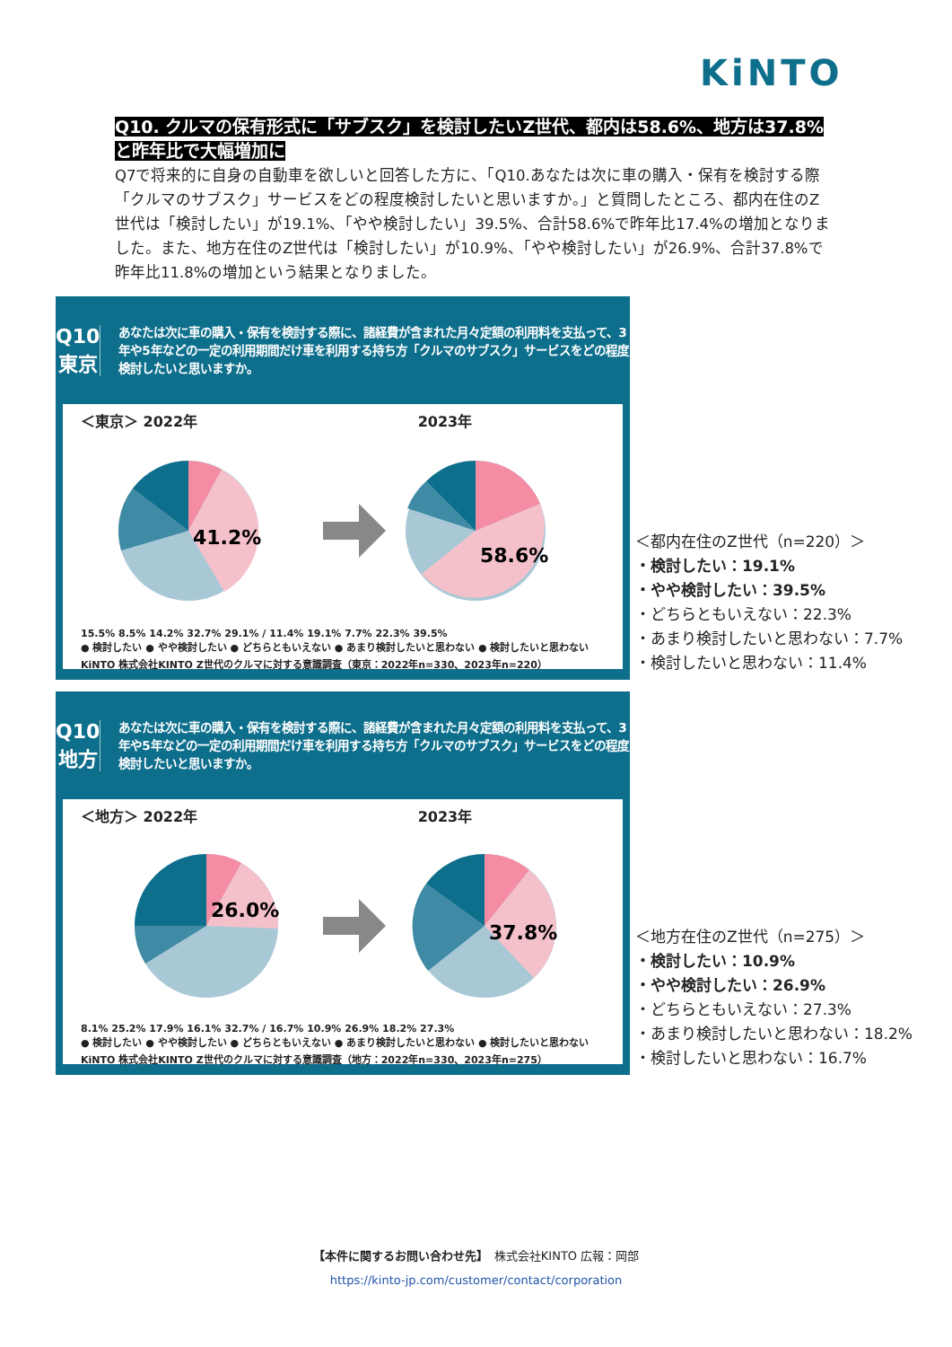KiNTO
Q10. クルマの保有形式に「サブスク」を検討したいZ世代、都内は58.6%、地方は37.8%と昨年比で大幅増加に
Q7で将来的に自身の自動車を欲しいと回答した方に、「Q10.あなたは次に車の購入・保有を検討する際「クルマのサブスク」サービスをどの程度検討したいと思いますか。」と質問したところ、都内在住のZ世代は「検討したい」が19.1%、「やや検討したい」39.5%、合計58.6%で昨年比17.4%の増加となりました。また、地方在住のZ世代は「検討したい」が10.9%、「やや検討したい」が26.9%、合計37.8%で昨年比11.8%の増加という結果となりました。
Q10
東京
あなたは次に車の購入・保有を検討する際に、諸経費が含まれた月々定額の利用料を支払って、3年や5年などの一定の利用期間だけ車を利用する持ち方「クルマのサブスク」サービスをどの程度検討したいと思いますか。
＜東京＞ 2022年 2023年
41.2%
58.6%
15.5% 8.5% 14.2% 32.7% 29.1% / 11.4% 19.1% 7.7% 22.3% 39.5%
● 検討したい ● やや検討したい ● どちらともいえない ● あまり検討したいと思わない ● 検討したいと思わない
KiNTO 株式会社KINTO Z世代のクルマに対する意識調査（東京：2022年n=330、2023年n=220）
＜都内在住のZ世代（n=220）＞
・検討したい：19.1%
・やや検討したい：39.5%
・どちらともいえない：22.3%
・あまり検討したいと思わない：7.7%
・検討したいと思わない：11.4%
Q10
地方
あなたは次に車の購入・保有を検討する際に、諸経費が含まれた月々定額の利用料を支払って、3年や5年などの一定の利用期間だけ車を利用する持ち方「クルマのサブスク」サービスをどの程度検討したいと思いますか。
＜地方＞ 2022年 2023年
26.0%
37.8%
8.1% 25.2% 17.9% 16.1% 32.7% / 16.7% 10.9% 26.9% 18.2% 27.3%
● 検討したい ● やや検討したい ● どちらともいえない ● あまり検討したいと思わない ● 検討したいと思わない
KiNTO 株式会社KINTO Z世代のクルマに対する意識調査（地方：2022年n=330、2023年n=275）
＜地方在住のZ世代（n=275）＞
・検討したい：10.9%
・やや検討したい：26.9%
・どちらともいえない：27.3%
・あまり検討したいと思わない：18.2%
・検討したいと思わない：16.7%
【本件に関するお問い合わせ先】　株式会社KINTO 広報：岡部
https://kinto-jp.com/customer/contact/corporation